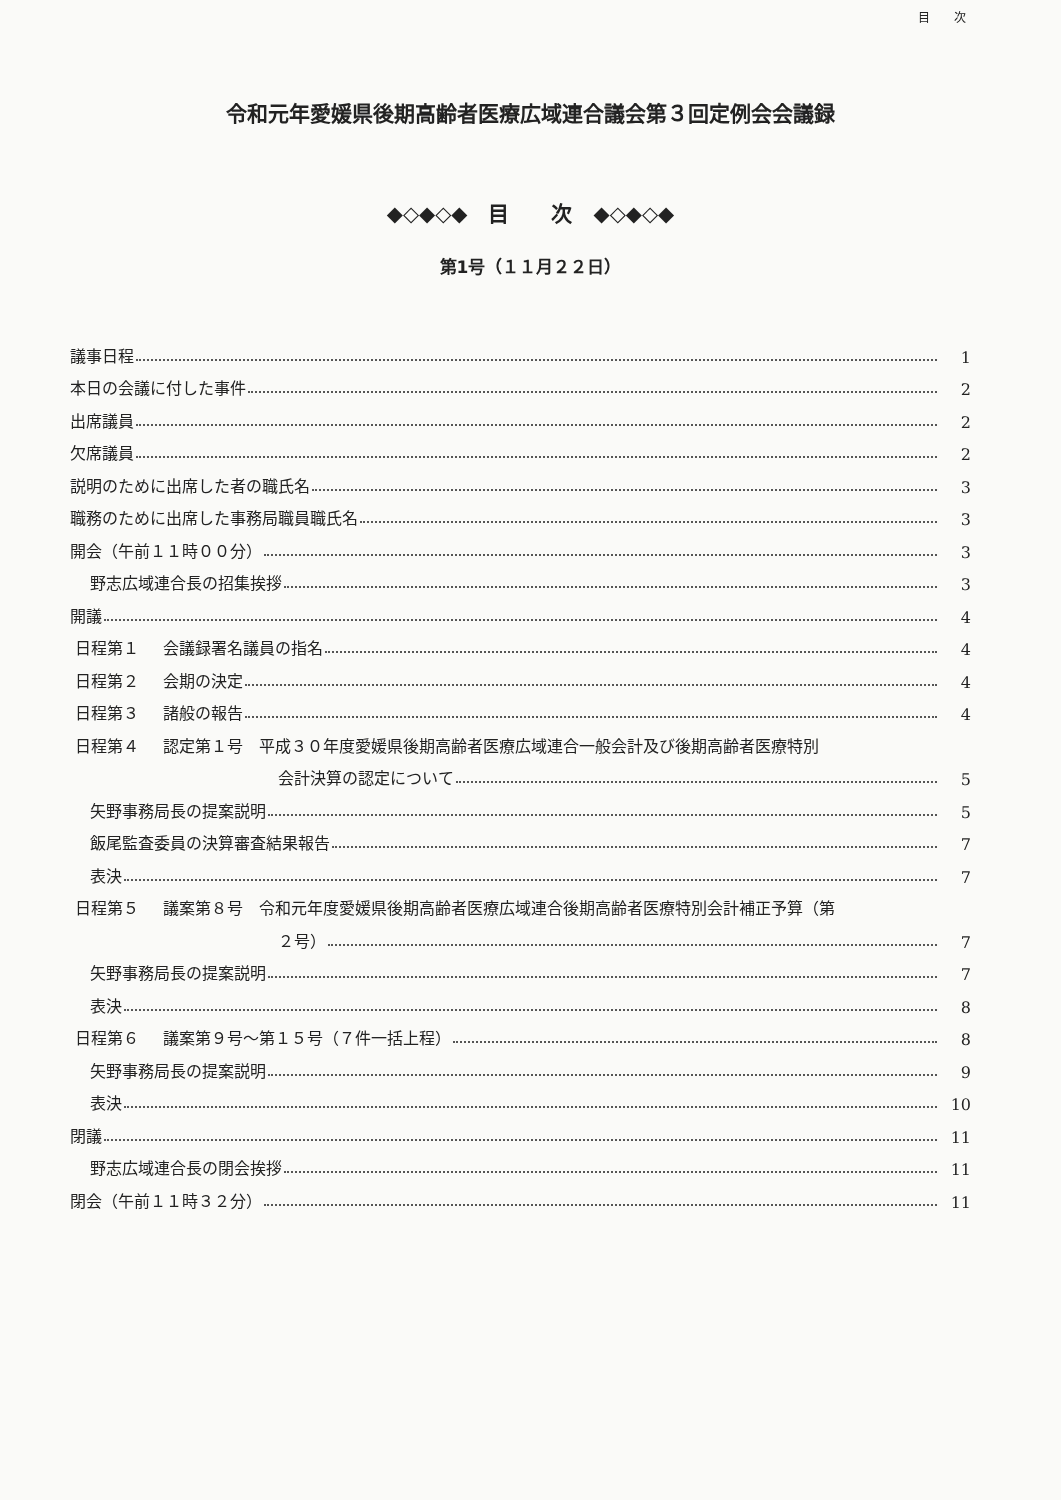目　　次
令和元年愛媛県後期高齢者医療広域連合議会第３回定例会会議録
◆◇◆◇◆　目　　次　◆◇◆◇◆
第1号（１１月２２日）
議事日程 1
本日の会議に付した事件 2
出席議員 2
欠席議員 2
説明のために出席した者の職氏名 3
職務のために出席した事務局職員職氏名 3
開会（午前１１時００分） 3
野志広域連合長の招集挨拶 3
開議 4
日程第１ 会議録署名議員の指名 4
日程第２ 会期の決定 4
日程第３ 諸般の報告 4
日程第４ 認定第１号　平成３０年度愛媛県後期高齢者医療広域連合一般会計及び後期高齢者医療特別
会計決算の認定について 5
矢野事務局長の提案説明 5
飯尾監査委員の決算審査結果報告 7
表決 7
日程第５ 議案第８号　令和元年度愛媛県後期高齢者医療広域連合後期高齢者医療特別会計補正予算（第
２号） 7
矢野事務局長の提案説明 7
表決 8
日程第６ 議案第９号～第１５号（７件一括上程） 8
矢野事務局長の提案説明 9
表決 10
閉議 11
野志広域連合長の閉会挨拶 11
閉会（午前１１時３２分） 11